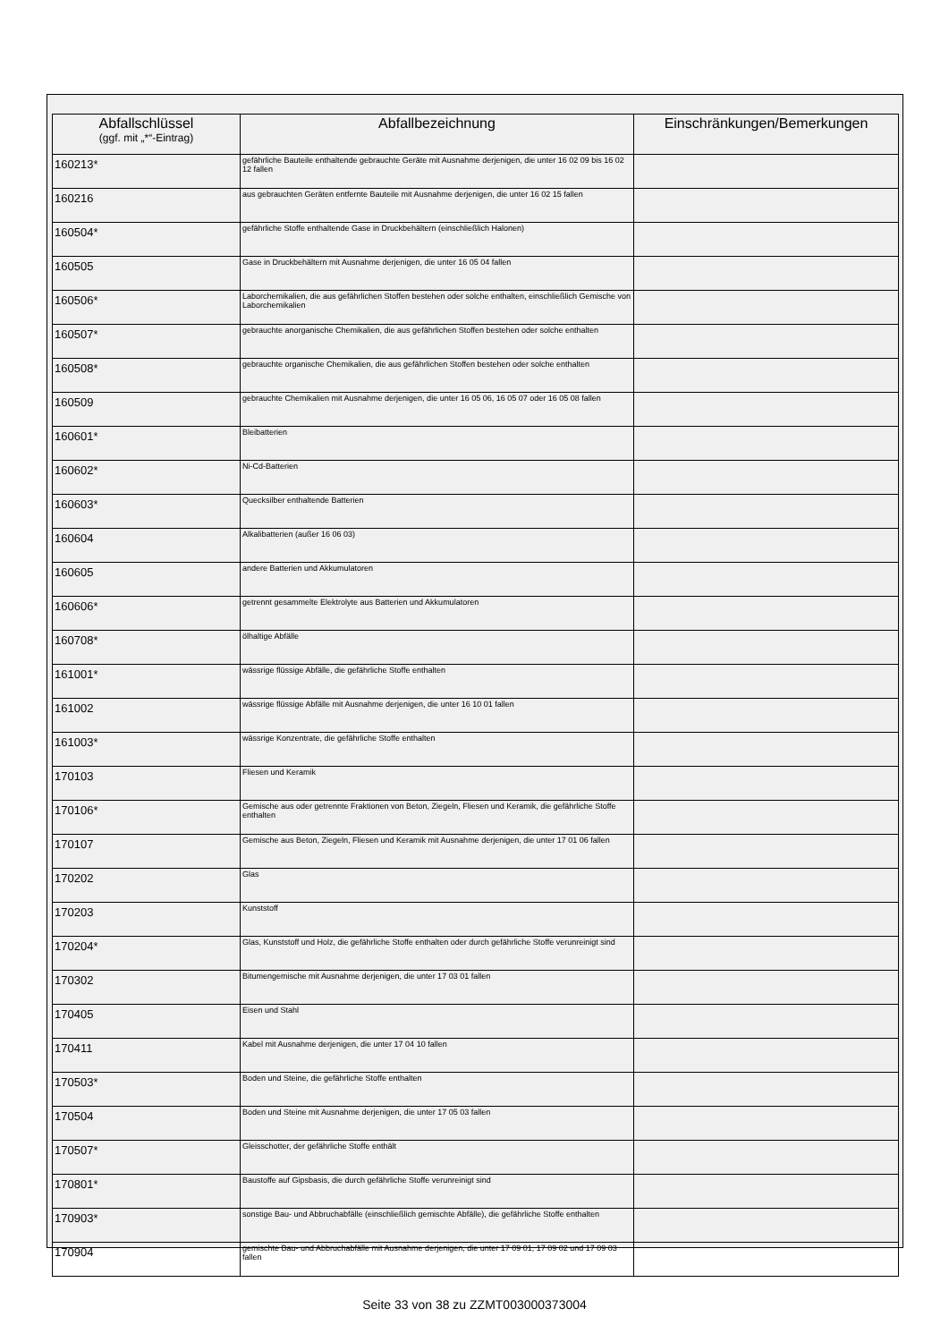| Abfallschlüssel (ggf. mit „*“-Eintrag) | Abfallbezeichnung | Einschränkungen/Bemerkungen |
| --- | --- | --- |
| 160213* | gefährliche Bauteile enthaltende gebrauchte Geräte mit Ausnahme derjenigen, die unter 16 02 09 bis 16 02 12 fallen | |
| 160216 | aus gebrauchten Geräten entfernte Bauteile mit Ausnahme derjenigen, die unter 16 02 15 fallen | |
| 160504* | gefährliche Stoffe enthaltende Gase in Druckbehältern (einschließlich Halonen) | |
| 160505 | Gase in Druckbehältern mit Ausnahme derjenigen, die unter 16 05 04 fallen | |
| 160506* | Laborchemikalien, die aus gefährlichen Stoffen bestehen oder solche enthalten, einschließlich Gemische von Laborchemikalien | |
| 160507* | gebrauchte anorganische Chemikalien, die aus gefährlichen Stoffen bestehen oder solche enthalten | |
| 160508* | gebrauchte organische Chemikalien, die aus gefährlichen Stoffen bestehen oder solche enthalten | |
| 160509 | gebrauchte Chemikalien mit Ausnahme derjenigen, die unter 16 05 06, 16 05 07 oder 16 05 08 fallen | |
| 160601* | Bleibatterien | |
| 160602* | Ni-Cd-Batterien | |
| 160603* | Quecksilber enthaltende Batterien | |
| 160604 | Alkalibatterien (außer 16 06 03) | |
| 160605 | andere Batterien und Akkumulatoren | |
| 160606* | getrennt gesammelte Elektrolyte aus Batterien und Akkumulatoren | |
| 160708* | ölhaltige Abfälle | |
| 161001* | wässrige flüssige Abfälle, die gefährliche Stoffe enthalten | |
| 161002 | wässrige flüssige Abfälle mit Ausnahme derjenigen, die unter 16 10 01 fallen | |
| 161003* | wässrige Konzentrate, die gefährliche Stoffe enthalten | |
| 170103 | Fliesen und Keramik | |
| 170106* | Gemische aus oder getrennte Fraktionen von Beton, Ziegeln, Fliesen und Keramik, die gefährliche Stoffe enthalten | |
| 170107 | Gemische aus Beton, Ziegeln, Fliesen und Keramik mit Ausnahme derjenigen, die unter 17 01 06 fallen | |
| 170202 | Glas | |
| 170203 | Kunststoff | |
| 170204* | Glas, Kunststoff und Holz, die gefährliche Stoffe enthalten oder durch gefährliche Stoffe verunreinigt sind | |
| 170302 | Bitumengemische mit Ausnahme derjenigen, die unter 17 03 01 fallen | |
| 170405 | Eisen und Stahl | |
| 170411 | Kabel mit Ausnahme derjenigen, die unter 17 04 10 fallen | |
| 170503* | Boden und Steine, die gefährliche Stoffe enthalten | |
| 170504 | Boden und Steine mit Ausnahme derjenigen, die unter 17 05 03 fallen | |
| 170507* | Gleisschotter, der gefährliche Stoffe enthält | |
| 170801* | Baustoffe auf Gipsbasis, die durch gefährliche Stoffe verunreinigt sind | |
| 170903* | sonstige Bau- und Abbruchabfälle (einschließlich gemischte Abfälle), die gefährliche Stoffe enthalten | |
| 170904 | gemischte Bau- und Abbruchabfälle mit Ausnahme derjenigen, die unter 17 09 01, 17 09 02 und 17 09 03 fallen | |
Seite 33 von 38 zu ZZMT003000373004